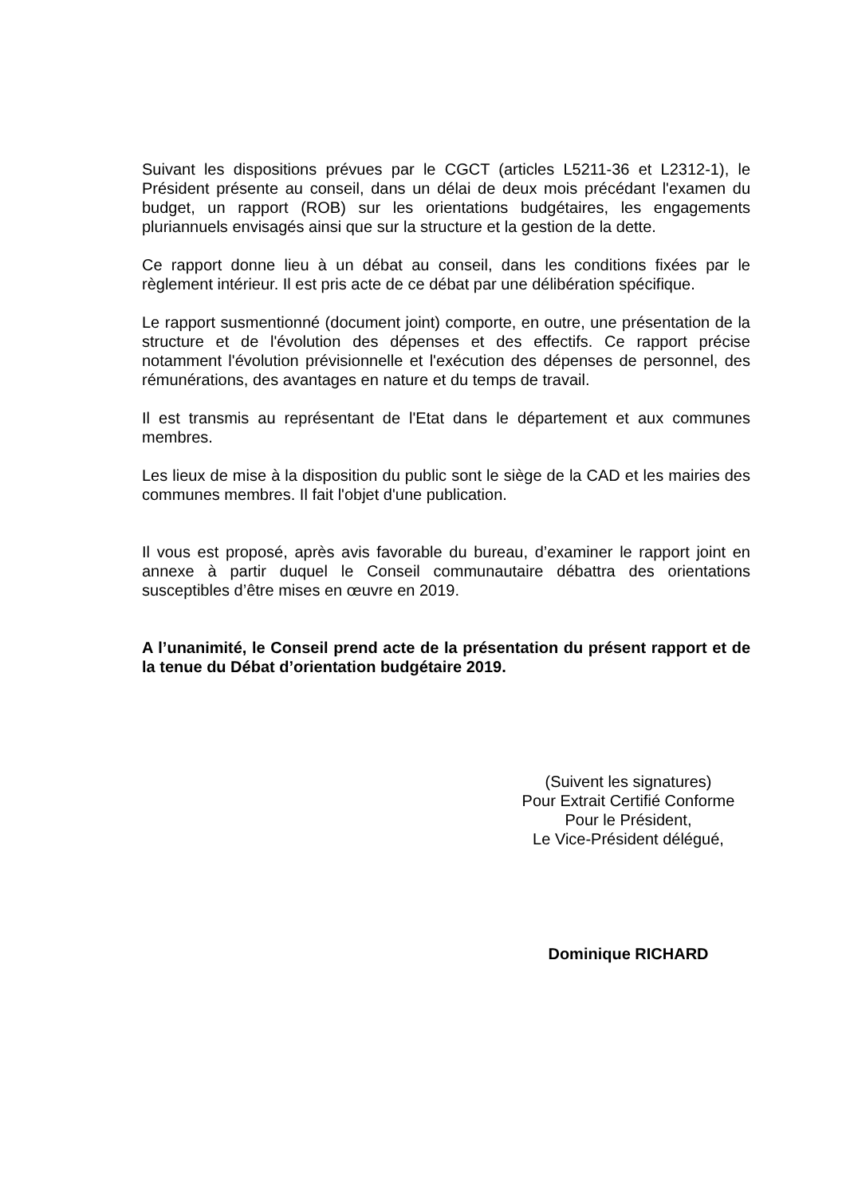Suivant les dispositions prévues par le CGCT (articles L5211-36 et L2312-1), le Président présente au conseil, dans un délai de deux mois précédant l'examen du budget, un rapport (ROB) sur les orientations budgétaires, les engagements pluriannuels envisagés ainsi que sur la structure et la gestion de la dette.
Ce rapport donne lieu à un débat au conseil, dans les conditions fixées par le règlement intérieur. Il est pris acte de ce débat par une délibération spécifique.
Le rapport susmentionné (document joint) comporte, en outre, une présentation de la structure et de l'évolution des dépenses et des effectifs. Ce rapport précise notamment l'évolution prévisionnelle et l'exécution des dépenses de personnel, des rémunérations, des avantages en nature et du temps de travail.
Il est transmis au représentant de l'Etat dans le département et aux communes membres.
Les lieux de mise à la disposition du public sont le siège de la CAD et les mairies des communes membres. Il fait l'objet d'une publication.
Il vous est proposé, après avis favorable du bureau, d’examiner le rapport joint en annexe à partir duquel le Conseil communautaire débattra des orientations susceptibles d’être mises en œuvre en 2019.
A l’unanimité, le Conseil prend acte de la présentation du présent rapport et de la tenue du Débat d’orientation budgétaire 2019.
(Suivent les signatures)
Pour Extrait Certifié Conforme
Pour le Président,
Le Vice-Président délégué,
Dominique RICHARD